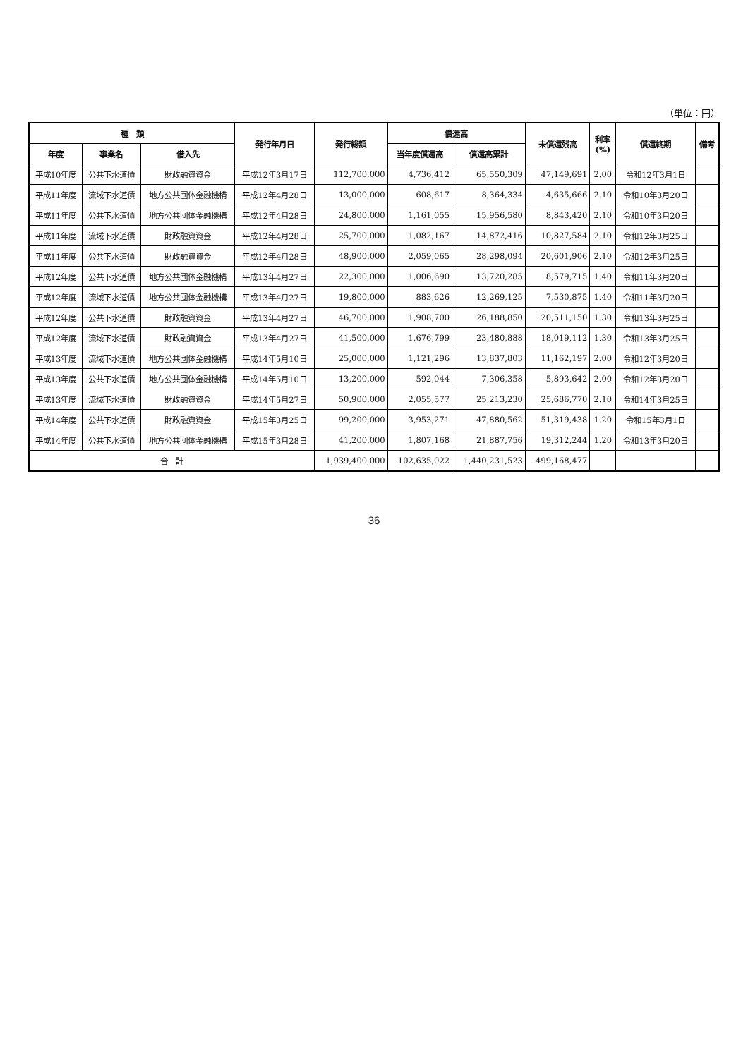（単位：円）
| 種 類 | | | 発行年月日 | 発行総額 | 償還高 | | 未償還残高 | 利率 (%) | 償還終期 | 備考 |
| --- | --- | --- | --- | --- | --- | --- | --- | --- | --- | --- |
| 年度 | 事業名 | 借入先 | | | 当年度償還高 | 償還高累計 | | | | |
| 平成10年度 | 公共下水道債 | 財政融資資金 | 平成12年3月17日 | 112,700,000 | 4,736,412 | 65,550,309 | 47,149,691 | 2.00 | 令和12年3月1日 | |
| 平成11年度 | 流域下水道債 | 地方公共団体金融機構 | 平成12年4月28日 | 13,000,000 | 608,617 | 8,364,334 | 4,635,666 | 2.10 | 令和10年3月20日 | |
| 平成11年度 | 公共下水道債 | 地方公共団体金融機構 | 平成12年4月28日 | 24,800,000 | 1,161,055 | 15,956,580 | 8,843,420 | 2.10 | 令和10年3月20日 | |
| 平成11年度 | 流域下水道債 | 財政融資資金 | 平成12年4月28日 | 25,700,000 | 1,082,167 | 14,872,416 | 10,827,584 | 2.10 | 令和12年3月25日 | |
| 平成11年度 | 公共下水道債 | 財政融資資金 | 平成12年4月28日 | 48,900,000 | 2,059,065 | 28,298,094 | 20,601,906 | 2.10 | 令和12年3月25日 | |
| 平成12年度 | 公共下水道債 | 地方公共団体金融機構 | 平成13年4月27日 | 22,300,000 | 1,006,690 | 13,720,285 | 8,579,715 | 1.40 | 令和11年3月20日 | |
| 平成12年度 | 流域下水道債 | 地方公共団体金融機構 | 平成13年4月27日 | 19,800,000 | 883,626 | 12,269,125 | 7,530,875 | 1.40 | 令和11年3月20日 | |
| 平成12年度 | 公共下水道債 | 財政融資資金 | 平成13年4月27日 | 46,700,000 | 1,908,700 | 26,188,850 | 20,511,150 | 1.30 | 令和13年3月25日 | |
| 平成12年度 | 流域下水道債 | 財政融資資金 | 平成13年4月27日 | 41,500,000 | 1,676,799 | 23,480,888 | 18,019,112 | 1.30 | 令和13年3月25日 | |
| 平成13年度 | 流域下水道債 | 地方公共団体金融機構 | 平成14年5月10日 | 25,000,000 | 1,121,296 | 13,837,803 | 11,162,197 | 2.00 | 令和12年3月20日 | |
| 平成13年度 | 公共下水道債 | 地方公共団体金融機構 | 平成14年5月10日 | 13,200,000 | 592,044 | 7,306,358 | 5,893,642 | 2.00 | 令和12年3月20日 | |
| 平成13年度 | 流域下水道債 | 財政融資資金 | 平成14年5月27日 | 50,900,000 | 2,055,577 | 25,213,230 | 25,686,770 | 2.10 | 令和14年3月25日 | |
| 平成14年度 | 公共下水道債 | 財政融資資金 | 平成15年3月25日 | 99,200,000 | 3,953,271 | 47,880,562 | 51,319,438 | 1.20 | 令和15年3月1日 | |
| 平成14年度 | 公共下水道債 | 地方公共団体金融機構 | 平成15年3月28日 | 41,200,000 | 1,807,168 | 21,887,756 | 19,312,244 | 1.20 | 令和13年3月20日 | |
| 合 計 | | | | 1,939,400,000 | 102,635,022 | 1,440,231,523 | 499,168,477 | | | |
36